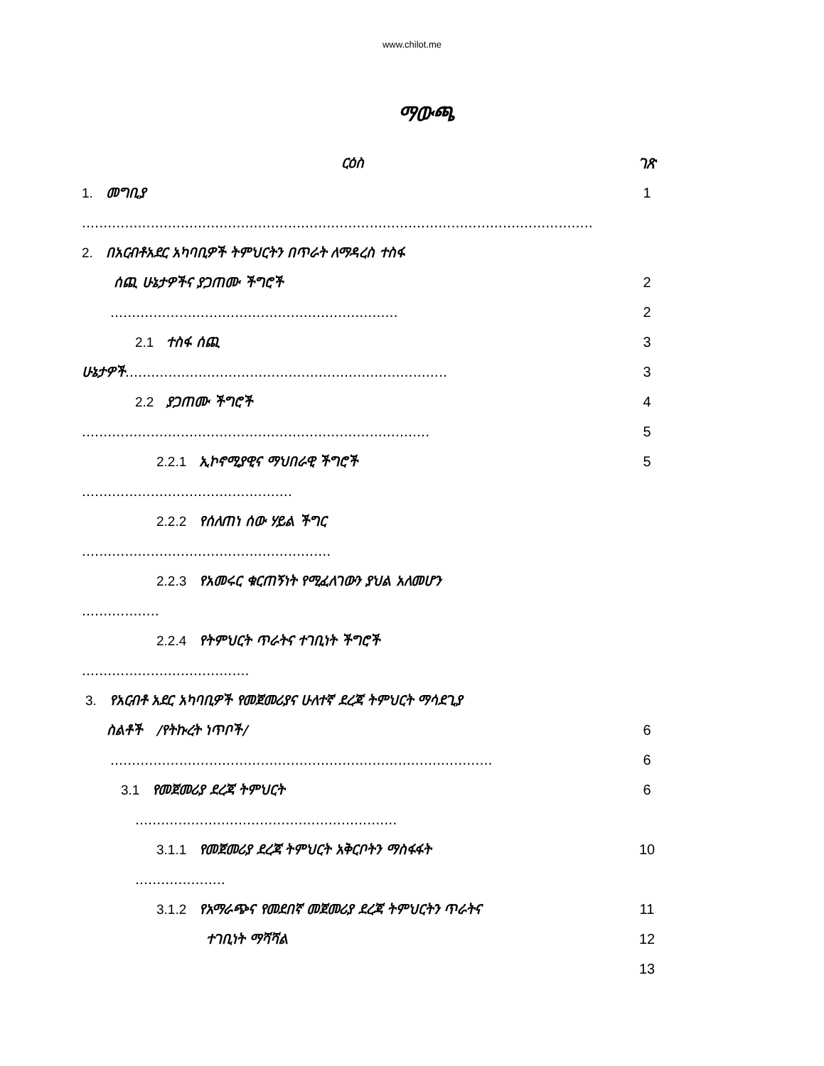www.chilot.me
ማውጫ
ርዕስ ገጽ
1. መግቢያ 1
.......................................................................................................................
2. በአርብቶአደር አካባቢዎች ትምህርትን በጥራት ለማዳረስ ተስፋ
ሰጪ ሁኔታዎችና ያጋጠሙ ችግሮች 2
................................................................... 2
2.1 ተስፋ ሰጪ 3
ሁኔታዎች...........................................................................
3
2.2 ያጋጠሙ ችግሮች 4
.................................................................................
5
2.2.1 ኢኮኖሚያዊና ማህበራዊ ችግሮች 5
.................................................
2.2.2 የሰለጠነ ሰው ሃይል ችግር
..........................................................
2.2.3 የአመሩር ቁርጠኝነት የሚፈለገውን ያህል አለመሆን
..................
2.2.4 የትምህርት ጥራትና ተገቢነት ችግሮች
.......................................
3. የአርብቶ አደር አካባቢዎች የመጀመሪያና ሁለተኛ ደረጃ ትምህርት ማሳደጊያ
ስልቶች /የትኩረት ነጥቦች/ 6
.........................................................................................
6
3.1 የመጀመሪያ ደረጃ ትምህርት 6
.............................................................
3.1.1 የመጀመሪያ ደረጃ ትምህርት አቅርቦትን ማስፋፋት 10
.....................
3.1.2 የአማራጭና የመደበኛ መጀመሪያ ደረጃ ትምህርትን ጥራትና 11
ተገቢነት ማሻሻል 12
13